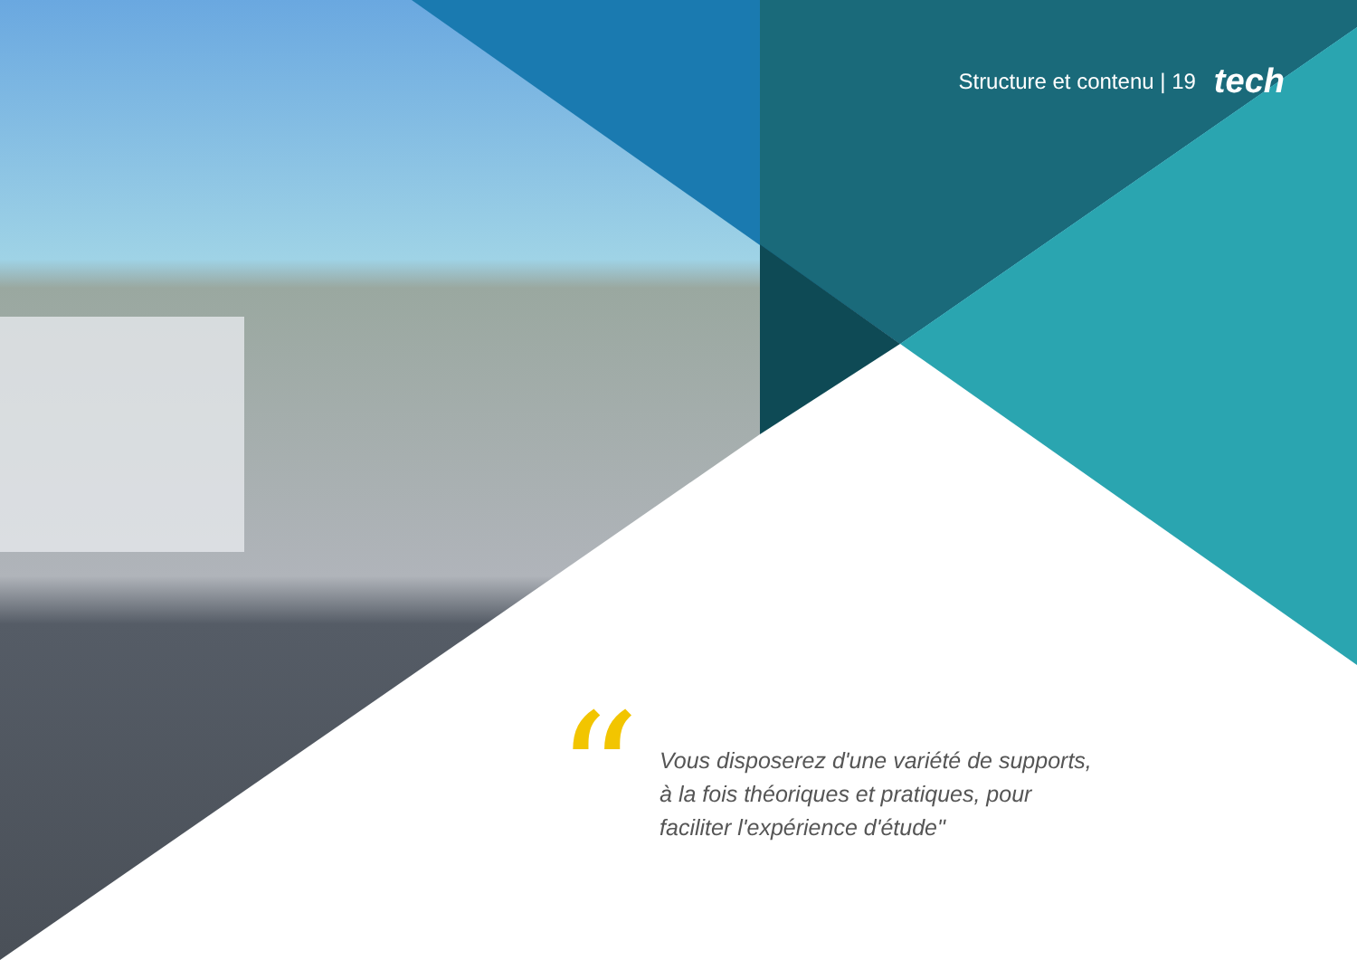Structure et contenu | 19 tech
“
Vous disposerez d'une variété de supports, à la fois théoriques et pratiques, pour faciliter l'expérience d'étude"